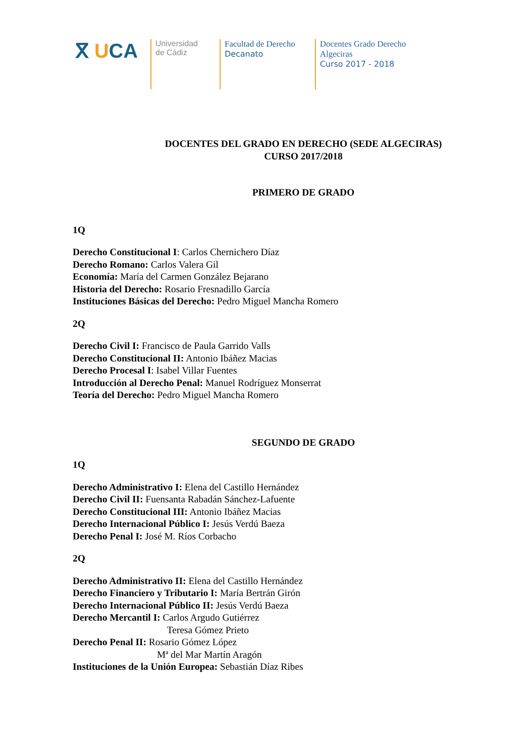ⴳ UCA
Universidad
de Cádiz
Facultad de Derecho
Decanato
Docentes Grado Derecho
Algeciras
Curso 2017 - 2018
DOCENTES DEL GRADO EN DERECHO (SEDE ALGECIRAS)
CURSO 2017/2018
PRIMERO DE GRADO
1Q
Derecho Constitucional I: Carlos Chernichero Díaz
Derecho Romano: Carlos Valera Gil
Economía: María del Carmen González Bejarano
Historia del Derecho: Rosario Fresnadillo García
Instituciones Básicas del Derecho: Pedro Miguel Mancha Romero
2Q
Derecho Civil I: Francisco de Paula Garrido Valls
Derecho Constitucional II: Antonio Ibáñez Macias
Derecho Procesal I: Isabel Villar Fuentes
Introducción al Derecho Penal: Manuel Rodríguez Monserrat
Teoría del Derecho: Pedro Miguel Mancha Romero
SEGUNDO DE GRADO
1Q
Derecho Administrativo I: Elena del Castillo Hernández
Derecho Civil II: Fuensanta Rabadán Sánchez-Lafuente
Derecho Constitucional III: Antonio Ibáñez Macias
Derecho Internacional Público I: Jesús Verdú Baeza
Derecho Penal I: José M. Ríos Corbacho
2Q
Derecho Administrativo II: Elena del Castillo Hernández
Derecho Financiero y Tributario I: María Bertrán Girón
Derecho Internacional Público II: Jesús Verdú Baeza
Derecho Mercantil I: Carlos Argudo Gutiérrez
Teresa Gómez Prieto
Derecho Penal II: Rosario Gómez López
Mª del Mar Martín Aragón
Instituciones de la Unión Europea: Sebastián Díaz Ribes